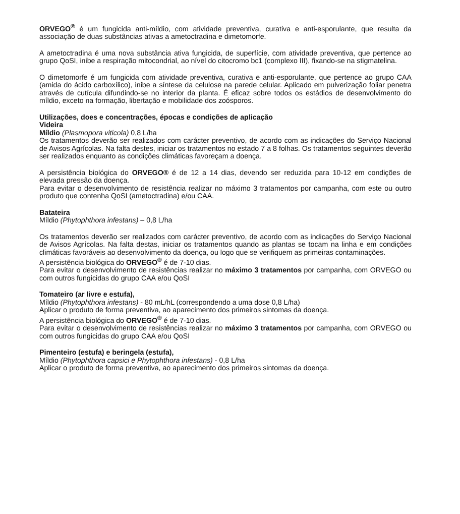ORVEGO<sup>®</sup> é um fungicida anti-míldio, com atividade preventiva, curativa e anti-esporulante, que resulta da associação de duas substâncias ativas a ametoctradina e dimetomorfe.
A ametoctradina é uma nova substância ativa fungicida, de superfície, com atividade preventiva, que pertence ao grupo QoSI, inibe a respiração mitocondrial, ao nível do citocromo bc1 (complexo III), fixando-se na stigmatelina.
O dimetomorfe é um fungicida com atividade preventiva, curativa e anti-esporulante, que pertence ao grupo CAA (amida do ácido carboxílico), inibe a síntese da celulose na parede celular. Aplicado em pulverização foliar penetra através de cutícula difundindo-se no interior da planta. É eficaz sobre todos os estádios de desenvolvimento do míldio, exceto na formação, libertação e mobilidade dos zoósporos.
Utilizações, does e concentrações, épocas e condições de aplicação
Videira
Míldio (Plasmopora viticola) 0,8 L/ha
Os tratamentos deverão ser realizados com carácter preventivo, de acordo com as indicações do Serviço Nacional de Avisos Agrícolas. Na falta destes, iniciar os tratamentos no estado 7 a 8 folhas. Os tratamentos seguintes deverão ser realizados enquanto as condições climáticas favoreçam a doença.
A persistência biológica do ORVEGO® é de 12 a 14 dias, devendo ser reduzida para 10-12 em condições de elevada pressão da doença.
Para evitar o desenvolvimento de resistência realizar no máximo 3 tratamentos por campanha, com este ou outro produto que contenha QoSI (ametoctradina) e/ou CAA.
Batateira
Míldio (Phytophthora infestans) – 0,8 L/ha
Os tratamentos deverão ser realizados com carácter preventivo, de acordo com as indicações do Serviço Nacional de Avisos Agrícolas. Na falta destas, iniciar os tratamentos quando as plantas se tocam na linha e em condições climáticas favoráveis ao desenvolvimento da doença, ou logo que se verifiquem as primeiras contaminações.
A persistência biológica do ORVEGO<sup>®</sup> é de 7-10 dias.
Para evitar o desenvolvimento de resistências realizar no máximo 3 tratamentos por campanha, com ORVEGO ou com outros fungicidas do grupo CAA e/ou QoSI
Tomateiro (ar livre e estufa),
Míldio (Phytophthora infestans) - 80 mL/hL (correspondendo a uma dose 0,8 L/ha)
Aplicar o produto de forma preventiva, ao aparecimento dos primeiros sintomas da doença.
A persistência biológica do ORVEGO<sup>®</sup> é de 7-10 dias.
Para evitar o desenvolvimento de resistências realizar no máximo 3 tratamentos por campanha, com ORVEGO ou com outros fungicidas do grupo CAA e/ou QoSI
Pimenteiro (estufa) e beringela (estufa),
Míldio (Phytophthora capsici e Phytophthora infestans) - 0,8 L/ha
Aplicar o produto de forma preventiva, ao aparecimento dos primeiros sintomas da doença.